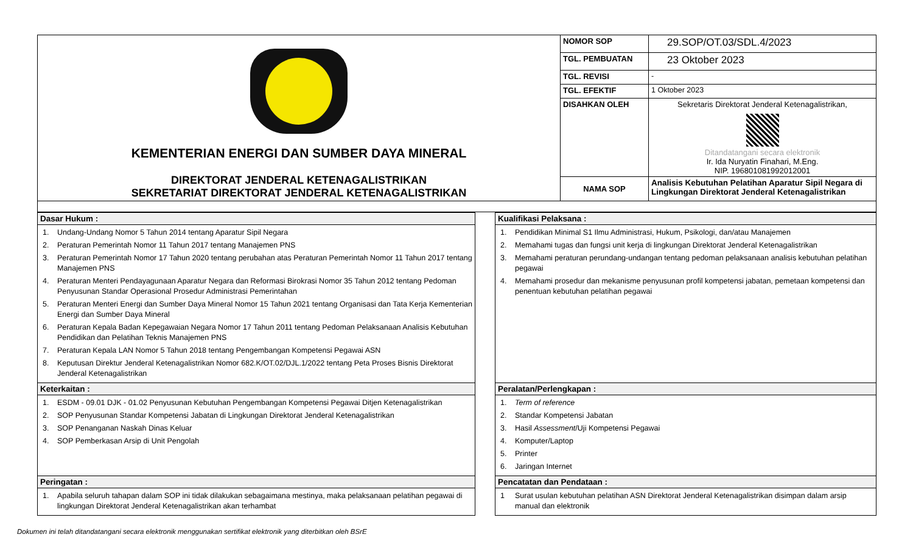| KEMENTERIAN ENERGI DAN SUMBER DAYA MINERAL DIREKTORAT JENDERAL KETENAGALISTRIKAN SEKRETARIAT DIREKTORAT JENDERAL KETENAGALISTRIKAN | NOMOR SOP | 29.SOP/OT.03/SDL.4/2023 |
| | TGL. PEMBUATAN | 23 Oktober 2023 |
| | TGL. REVISI | - |
| | TGL. EFEKTIF | 1 Oktober 2023 |
| | DISAHKAN OLEH | Sekretaris Direktorat Jenderal Ketenagalistrikan, Ditandatangani secara elektronik Ir. Ida Nuryatin Finahari, M.Eng. NIP. 196801081992012001 |
| | NAMA SOP | Analisis Kebutuhan Pelatihan Aparatur Sipil Negara di Lingkungan Direktorat Jenderal Ketenagalistrikan |
| Dasar Hukum : | | Kualifikasi Pelaksana : |
| 1. Undang-Undang Nomor 5 Tahun 2014 tentang Aparatur Sipil Negara 2. Peraturan Pemerintah Nomor 11 Tahun 2017 tentang Manajemen PNS 3. Peraturan Pemerintah Nomor 17 Tahun 2020 tentang perubahan atas Peraturan Pemerintah Nomor 11 Tahun 2017 tentang Manajemen PNS 4. Peraturan Menteri Pendayagunaan Aparatur Negara dan Reformasi Birokrasi Nomor 35 Tahun 2012 tentang Pedoman Penyusunan Standar Operasional Prosedur Administrasi Pemerintahan 5. Peraturan Menteri Energi dan Sumber Daya Mineral Nomor 15 Tahun 2021 tentang Organisasi dan Tata Kerja Kementerian Energi dan Sumber Daya Mineral 6. Peraturan Kepala Badan Kepegawaian Negara Nomor 17 Tahun 2011 tentang Pedoman Pelaksanaan Analisis Kebutuhan Pendidikan dan Pelatihan Teknis Manajemen PNS 7. Peraturan Kepala LAN Nomor 5 Tahun 2018 tentang Pengembangan Kompetensi Pegawai ASN 8. Keputusan Direktur Jenderal Ketenagalistrikan Nomor 682.K/OT.02/DJL.1/2022 tentang Peta Proses Bisnis Direktorat Jenderal Ketenagalistrikan | | 1. Pendidikan Minimal S1 Ilmu Administrasi, Hukum, Psikologi, dan/atau Manajemen 2. Memahami tugas dan fungsi unit kerja di lingkungan Direktorat Jenderal Ketenagalistrikan 3. Memahami peraturan perundang-undangan tentang pedoman pelaksanaan analisis kebutuhan pelatihan pegawai 4. Memahami prosedur dan mekanisme penyusunan profil kompetensi jabatan, pemetaan kompetensi dan penentuan kebutuhan pelatihan pegawai |
| Keterkaitan : | | Peralatan/Perlengkapan : |
| 1. ESDM - 09.01 DJK - 01.02 Penyusunan Kebutuhan Pengembangan Kompetensi Pegawai Ditjen Ketenagalistrikan 2. SOP Penyusunan Standar Kompetensi Jabatan di Lingkungan Direktorat Jenderal Ketenagalistrikan 3. SOP Penanganan Naskah Dinas Keluar 4. SOP Pemberkasan Arsip di Unit Pengolah | | 1. Term of reference 2. Standar Kompetensi Jabatan 3. Hasil Assessment /Uji Kompetensi Pegawai 4. Komputer/Laptop 5. Printer 6. Jaringan Internet |
| Peringatan : | | Pencatatan dan Pendataan : |
| 1. Apabila seluruh tahapan dalam SOP ini tidak dilakukan sebagaimana mestinya, maka pelaksanaan pelatihan pegawai di lingkungan Direktorat Jenderal Ketenagalistrikan akan terhambat | | 1 Surat usulan kebutuhan pelatihan ASN Direktorat Jenderal Ketenagalistrikan disimpan dalam arsip manual dan elektronik |
Dokumen ini telah ditandatangani secara elektronik menggunakan sertifikat elektronik yang diterbitkan oleh BSrE